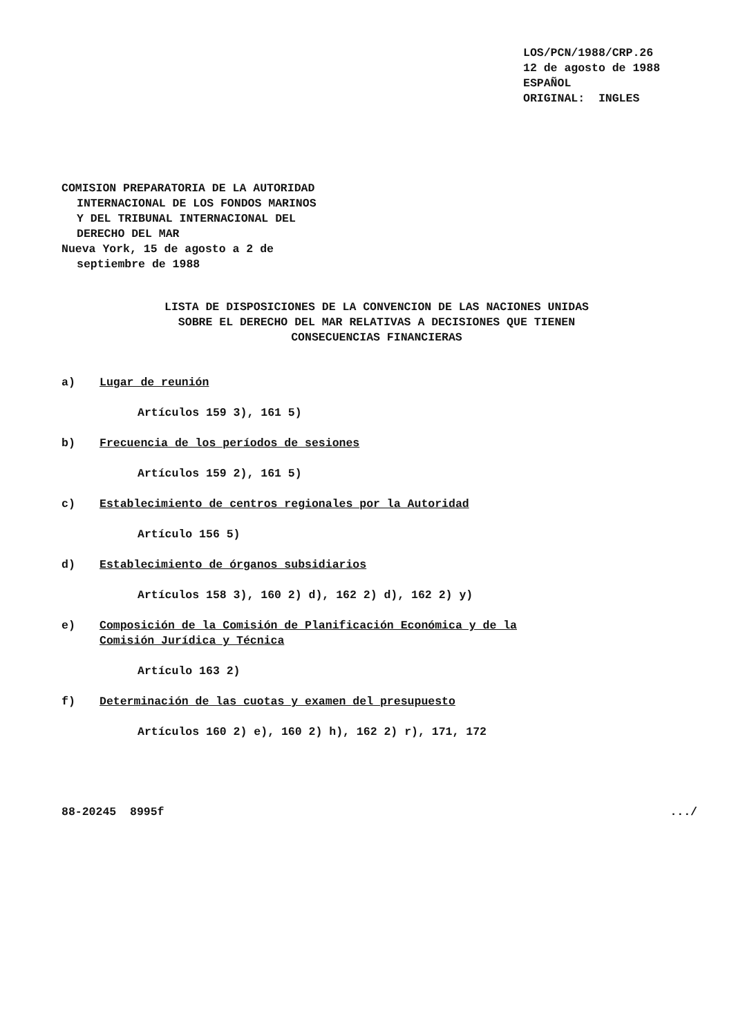LOS/PCN/1988/CRP.26
12 de agosto de 1988
ESPAÑOL
ORIGINAL: INGLES
COMISION PREPARATORIA DE LA AUTORIDAD
INTERNACIONAL DE LOS FONDOS MARINOS
Y DEL TRIBUNAL INTERNACIONAL DEL
DERECHO DEL MAR
Nueva York, 15 de agosto a 2 de
septiembre de 1988
LISTA DE DISPOSICIONES DE LA CONVENCION DE LAS NACIONES UNIDAS
SOBRE EL DERECHO DEL MAR RELATIVAS A DECISIONES QUE TIENEN
CONSECUENCIAS FINANCIERAS
a) Lugar de reunión
Artículos 159 3), 161 5)
b) Frecuencia de los períodos de sesiones
Artículos 159 2), 161 5)
c) Establecimiento de centros regionales por la Autoridad
Artículo 156 5)
d) Establecimiento de órganos subsidiarios
Artículos 158 3), 160 2) d), 162 2) d), 162 2) y)
e) Composición de la Comisión de Planificación Económica y de la
Comisión Jurídica y Técnica
Artículo 163 2)
f) Determinación de las cuotas y examen del presupuesto
Artículos 160 2) e), 160 2) h), 162 2) r), 171, 172
88-20245 8995f .../